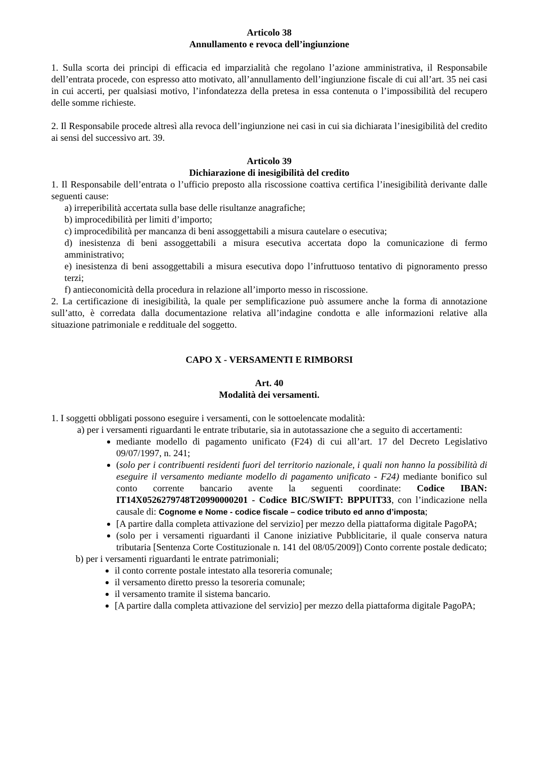Articolo 38
Annullamento e revoca dell’ingiunzione
1. Sulla scorta dei principi di efficacia ed imparzialità che regolano l’azione amministrativa, il Responsabile dell’entrata procede, con espresso atto motivato, all’annullamento dell’ingiunzione fiscale di cui all’art. 35 nei casi in cui accerti, per qualsiasi motivo, l’infondatezza della pretesa in essa contenuta o l’impossibilità del recupero delle somme richieste.
2. Il Responsabile procede altresì alla revoca dell’ingiunzione nei casi in cui sia dichiarata l’inesigibilità del credito ai sensi del successivo art. 39.
Articolo 39
Dichiarazione di inesigibilità del credito
1. Il Responsabile dell’entrata o l’ufficio preposto alla riscossione coattiva certifica l’inesigibilità derivante dalle seguenti cause:
a) irreperibilità accertata sulla base delle risultanze anagrafiche;
b) improcedibilità per limiti d’importo;
c) improcedibilità per mancanza di beni assoggettabili a misura cautelare o esecutiva;
d) inesistenza di beni assoggettabili a misura esecutiva accertata dopo la comunicazione di fermo amministrativo;
e) inesistenza di beni assoggettabili a misura esecutiva dopo l’infruttuoso tentativo di pignoramento presso terzi;
f) antieconomicità della procedura in relazione all’importo messo in riscossione.
2. La certificazione di inesigibilità, la quale per semplificazione può assumere anche la forma di annotazione sull’atto, è corredata dalla documentazione relativa all’indagine condotta e alle informazioni relative alla situazione patrimoniale e reddituale del soggetto.
CAPO X - VERSAMENTI E RIMBORSI
Art. 40
Modalità dei versamenti.
1. I soggetti obbligati possono eseguire i versamenti, con le sottoelencate modalità:
a) per i versamenti riguardanti le entrate tributarie, sia in autotassazione che a seguito di accertamenti:
mediante modello di pagamento unificato (F24) di cui all’art. 17 del Decreto Legislativo 09/07/1997, n. 241;
(solo per i contribuenti residenti fuori del territorio nazionale, i quali non hanno la possibilità di eseguire il versamento mediante modello di pagamento unificato - F24) mediante bonifico sul conto corrente bancario avente la seguenti coordinate: Codice IBAN: IT14X0526279748T20990000201 - Codice BIC/SWIFT: BPPUIT33, con l’indicazione nella causale di: Cognome e Nome - codice fiscale – codice tributo ed anno d’imposta;
[A partire dalla completa attivazione del servizio] per mezzo della piattaforma digitale PagoPA;
(solo per i versamenti riguardanti il Canone iniziative Pubblicitarie, il quale conserva natura tributaria [Sentenza Corte Costituzionale n. 141 del 08/05/2009]) Conto corrente postale dedicato;
b) per i versamenti riguardanti le entrate patrimoniali;
il conto corrente postale intestato alla tesoreria comunale;
il versamento diretto presso la tesoreria comunale;
il versamento tramite il sistema bancario.
[A partire dalla completa attivazione del servizio] per mezzo della piattaforma digitale PagoPA;